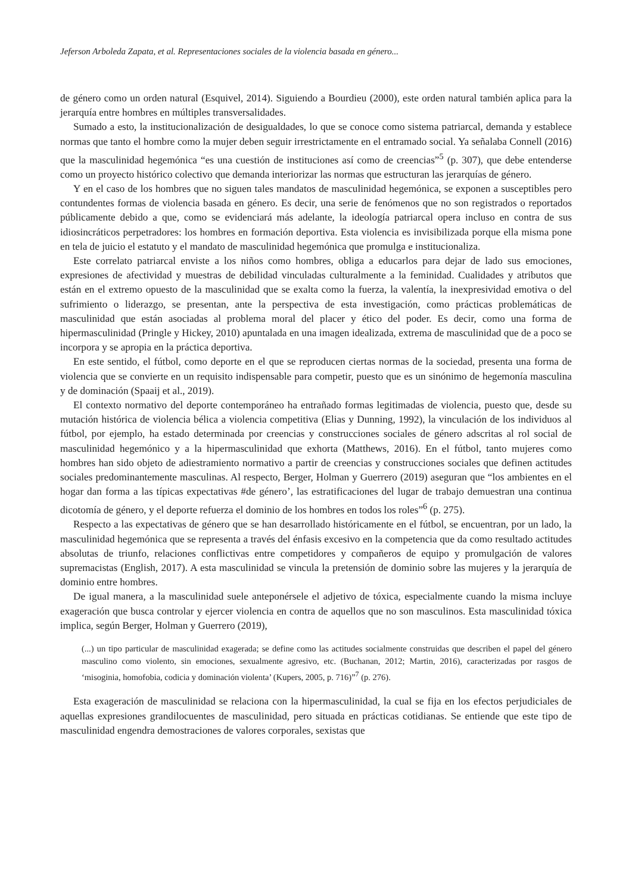Jeferson Arboleda Zapata, et al. Representaciones sociales de la violencia basada en género...
de género como un orden natural (Esquivel, 2014). Siguiendo a Bourdieu (2000), este orden natural también aplica para la jerarquía entre hombres en múltiples transversalidades.
Sumado a esto, la institucionalización de desigualdades, lo que se conoce como sistema patriarcal, demanda y establece normas que tanto el hombre como la mujer deben seguir irrestrictamente en el entramado social. Ya señalaba Connell (2016) que la masculinidad hegemónica “es una cuestión de instituciones así como de creencias”<sup>5</sup> (p. 307), que debe entenderse como un proyecto histórico colectivo que demanda interiorizar las normas que estructuran las jerarquías de género.
Y en el caso de los hombres que no siguen tales mandatos de masculinidad hegemónica, se exponen a susceptibles pero contundentes formas de violencia basada en género. Es decir, una serie de fenómenos que no son registrados o reportados públicamente debido a que, como se evidenciará más adelante, la ideología patriarcal opera incluso en contra de sus idiosincráticos perpetradores: los hombres en formación deportiva. Esta violencia es invisibilizada porque ella misma pone en tela de juicio el estatuto y el mandato de masculinidad hegemónica que promulga e institucionaliza.
Este correlato patriarcal enviste a los niños como hombres, obliga a educarlos para dejar de lado sus emociones, expresiones de afectividad y muestras de debilidad vinculadas culturalmente a la feminidad. Cualidades y atributos que están en el extremo opuesto de la masculinidad que se exalta como la fuerza, la valentía, la inexpresividad emotiva o del sufrimiento o liderazgo, se presentan, ante la perspectiva de esta investigación, como prácticas problemáticas de masculinidad que están asociadas al problema moral del placer y ético del poder. Es decir, como una forma de hipermasculinidad (Pringle y Hickey, 2010) apuntalada en una imagen idealizada, extrema de masculinidad que de a poco se incorpora y se apropia en la práctica deportiva.
En este sentido, el fútbol, como deporte en el que se reproducen ciertas normas de la sociedad, presenta una forma de violencia que se convierte en un requisito indispensable para competir, puesto que es un sinónimo de hegemonía masculina y de dominación (Spaaij et al., 2019).
El contexto normativo del deporte contemporáneo ha entrañado formas legitimadas de violencia, puesto que, desde su mutación histórica de violencia bélica a violencia competitiva (Elias y Dunning, 1992), la vinculación de los individuos al fútbol, por ejemplo, ha estado determinada por creencias y construcciones sociales de género adscritas al rol social de masculinidad hegemónico y a la hipermasculinidad que exhorta (Matthews, 2016). En el fútbol, tanto mujeres como hombres han sido objeto de adiestramiento normativo a partir de creencias y construcciones sociales que definen actitudes sociales predominantemente masculinas. Al respecto, Berger, Holman y Guerrero (2019) aseguran que “los ambientes en el hogar dan forma a las típicas expectativas #de género’, las estratificaciones del lugar de trabajo demuestran una continua dicotomía de género, y el deporte refuerza el dominio de los hombres en todos los roles”<sup>6</sup> (p. 275).
Respecto a las expectativas de género que se han desarrollado históricamente en el fútbol, se encuentran, por un lado, la masculinidad hegemónica que se representa a través del énfasis excesivo en la competencia que da como resultado actitudes absolutas de triunfo, relaciones conflictivas entre competidores y compañeros de equipo y promulgación de valores supremacistas (English, 2017). A esta masculinidad se vincula la pretensión de dominio sobre las mujeres y la jerarquía de dominio entre hombres.
De igual manera, a la masculinidad suele anteponérsele el adjetivo de tóxica, especialmente cuando la misma incluye exageración que busca controlar y ejercer violencia en contra de aquellos que no son masculinos. Esta masculinidad tóxica implica, según Berger, Holman y Guerrero (2019),
(...) un tipo particular de masculinidad exagerada; se define como las actitudes socialmente construidas que describen el papel del género masculino como violento, sin emociones, sexualmente agresivo, etc. (Buchanan, 2012; Martin, 2016), caracterizadas por rasgos de ‘misoginia, homofobia, codicia y dominación violenta’ (Kupers, 2005, p. 716)”<sup>7</sup> (p. 276).
Esta exageración de masculinidad se relaciona con la hipermasculinidad, la cual se fija en los efectos perjudiciales de aquellas expresiones grandilocuentes de masculinidad, pero situada en prácticas cotidianas. Se entiende que este tipo de masculinidad engendra demostraciones de valores corporales, sexistas que